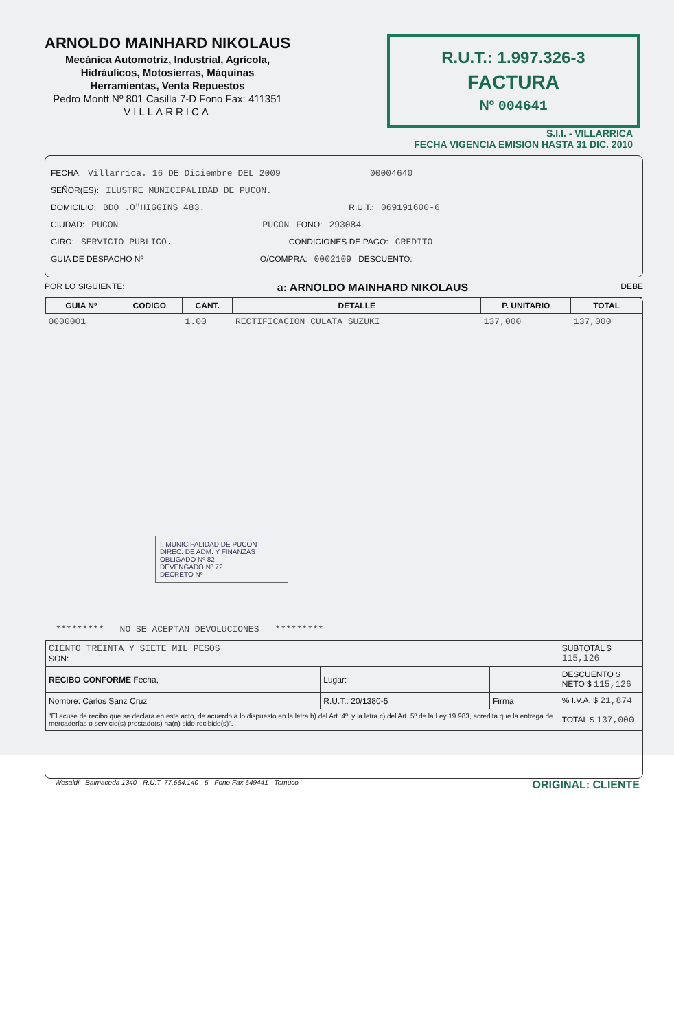ARNOLDO MAINHARD NIKOLAUS
Mecánica Automotriz, Industrial, Agrícola,
Hidráulicos, Motosierras, Máquinas
Herramientas, Venta Repuestos
Pedro Montt Nº 801 Casilla 7-D Fono Fax: 411351
VILLARRICA
R.U.T.: 1.997.326-3
FACTURA
Nº 004641
S.I.I. - VILLARRICA
FECHA VIGENCIA EMISION HASTA 31 DIC. 2010
FECHA, Villarrica. 16 DE Diciembre DEL 2009 00004640
SEÑOR(ES): ILUSTRE MUNICIPALIDAD DE PUCON.
DOMICILIO: BDO .O"HIGGINS 483. R.U.T.: 069191600-6
CIUDAD: PUCON PUCON FONO: 293084
GIRO: SERVICIO PUBLICO. CONDICIONES DE PAGO: CREDITO
GUIA DE DESPACHO Nº O/COMPRA: 0002109 DESCUENTO:
POR LO SIGUIENTE: a: ARNOLDO MAINHARD NIKOLAUS DEBE
| GUIA Nº | CODIGO | CANT. | DETALLE | P. UNITARIO | TOTAL |
| --- | --- | --- | --- | --- | --- |
| 0000001 | | 1.00 | RECTIFICACION CULATA SUZUKI | 137,000 | 137,000 |
I. MUNICIPALIDAD DE PUCON
DIREC. DE ADM. Y FINANZAS
OBLIGADO Nº 82
DEVENGADO Nº 72
DECRETO Nº
********* NO SE ACEPTAN DEVOLUCIONES *********
| CIENTO TREINTA Y SIETE MIL PESOS SON: | | | SUBTOTAL $ 115,126 |
| RECIBO CONFORME Fecha, | Lugar: | | DESCUENTO $ NETO $ 115,126 |
| Nombre: Carlos Sanz Cruz | R.U.T.: 20/1380-5 | Firma | % I.V.A. $ 21,874 |
| "El acuse de recibo que se declara en este acto, de acuerdo a lo dispuesto en la letra b) del Art. 4º, y la letra c) del Art. 5º de la Ley 19.983, acredita que la entrega de mercaderías o servicio(s) prestado(s) ha(n) sido recibido(s)". | | | TOTAL $ 137,000 |
Wesaldi - Balmaceda 1340 - R.U.T. 77.664.140 - 5 - Fono Fax 649441 - Temuco ORIGINAL: CLIENTE